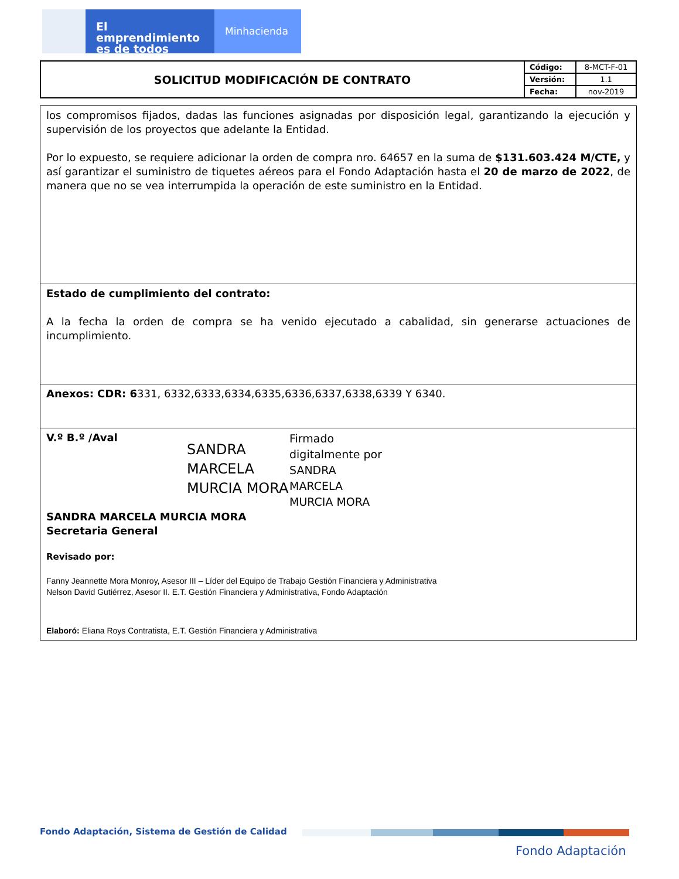El emprendimiento
es de todos
Minhacienda
| SOLICITUD MODIFICACIÓN DE CONTRATO | Código: | 8-MCT-F-01 |
| | Versión: | 1.1 |
| | Fecha: | nov-2019 |
| los compromisos fijados, dadas las funciones asignadas por disposición legal, garantizando la ejecución y supervisión de los proyectos que adelante la Entidad. Por lo expuesto, se requiere adicionar la orden de compra nro. 64657 en la suma de $131.603.424 M/CTE, y así garantizar el suministro de tiquetes aéreos para el Fondo Adaptación hasta el 20 de marzo de 2022 , de manera que no se vea interrumpida la operación de este suministro en la Entidad. |
| Estado de cumplimiento del contrato: A la fecha la orden de compra se ha venido ejecutado a cabalidad, sin generarse actuaciones de incumplimiento. |
| Anexos: CDR: 6 331, 6332,6333,6334,6335,6336,6337,6338,6339 Y 6340. |
| V.º B.º /Aval SANDRA MARCELA MURCIA MORA Firmado digitalmente por SANDRA MARCELA MURCIA MORA SANDRA MARCELA MURCIA MORA Secretaria General Revisado por: Fanny Jeannette Mora Monroy, Asesor III – Líder del Equipo de Trabajo Gestión Financiera y Administrativa Nelson David Gutiérrez, Asesor II. E.T. Gestión Financiera y Administrativa, Fondo Adaptación Elaboró: Eliana Roys Contratista, E.T. Gestión Financiera y Administrativa |
Fondo Adaptación, Sistema de Gestión de Calidad
Fondo Adaptación